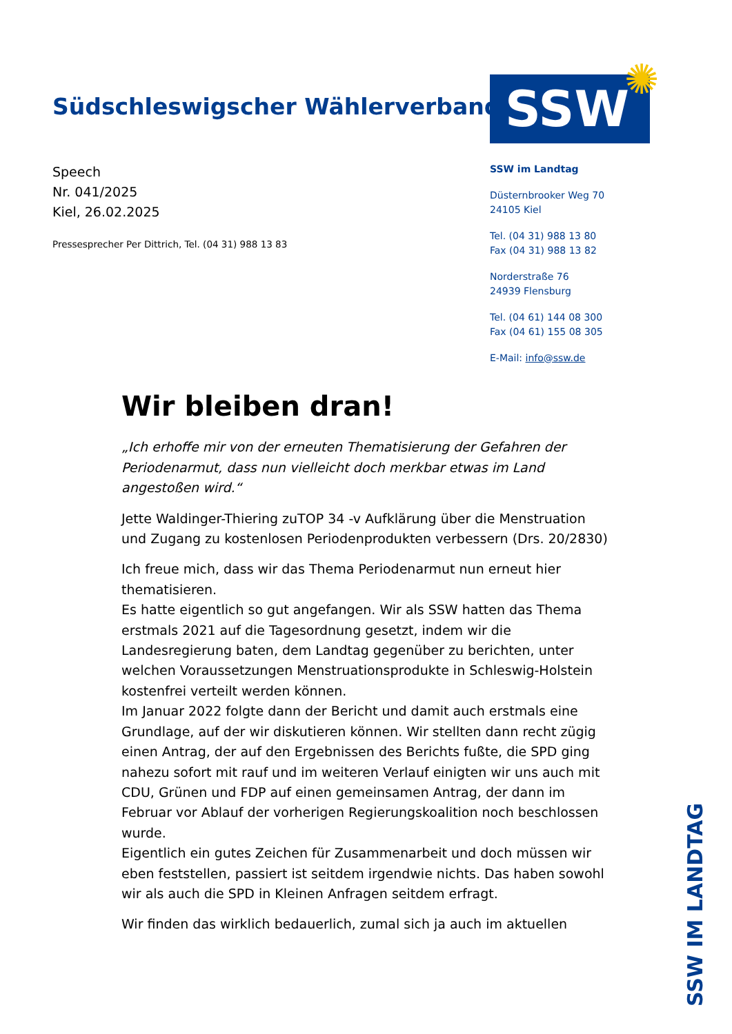Südschleswigscher Wählerverband
SSW ✺
Speech
Nr. 041/2025
Kiel, 26.02.2025
Pressesprecher Per Dittrich, Tel. (04 31) 988 13 83
SSW im Landtag
Düsternbrooker Weg 70
24105 Kiel
Tel. (04 31) 988 13 80
Fax (04 31) 988 13 82
Norderstraße 76
24939 Flensburg
Tel. (04 61) 144 08 300
Fax (04 61) 155 08 305
E-Mail: info@ssw.de
Wir bleiben dran!
„Ich erhoffe mir von der erneuten Thematisierung der Gefahren der Periodenarmut, dass nun vielleicht doch merkbar etwas im Land angestoßen wird.“
Jette Waldinger-Thiering zuTOP 34 -v Aufklärung über die Menstruation und Zugang zu kostenlosen Periodenprodukten verbessern (Drs. 20/2830)
Ich freue mich, dass wir das Thema Periodenarmut nun erneut hier thematisieren.
Es hatte eigentlich so gut angefangen. Wir als SSW hatten das Thema erstmals 2021 auf die Tagesordnung gesetzt, indem wir die Landesregierung baten, dem Landtag gegenüber zu berichten, unter welchen Voraussetzungen Menstruationsprodukte in Schleswig-Holstein kostenfrei verteilt werden können.
Im Januar 2022 folgte dann der Bericht und damit auch erstmals eine Grundlage, auf der wir diskutieren können. Wir stellten dann recht zügig einen Antrag, der auf den Ergebnissen des Berichts fußte, die SPD ging nahezu sofort mit rauf und im weiteren Verlauf einigten wir uns auch mit CDU, Grünen und FDP auf einen gemeinsamen Antrag, der dann im Februar vor Ablauf der vorherigen Regierungskoalition noch beschlossen wurde.
Eigentlich ein gutes Zeichen für Zusammenarbeit und doch müssen wir eben feststellen, passiert ist seitdem irgendwie nichts. Das haben sowohl wir als auch die SPD in Kleinen Anfragen seitdem erfragt.
Wir finden das wirklich bedauerlich, zumal sich ja auch im aktuellen
SSW IM LANDTAG